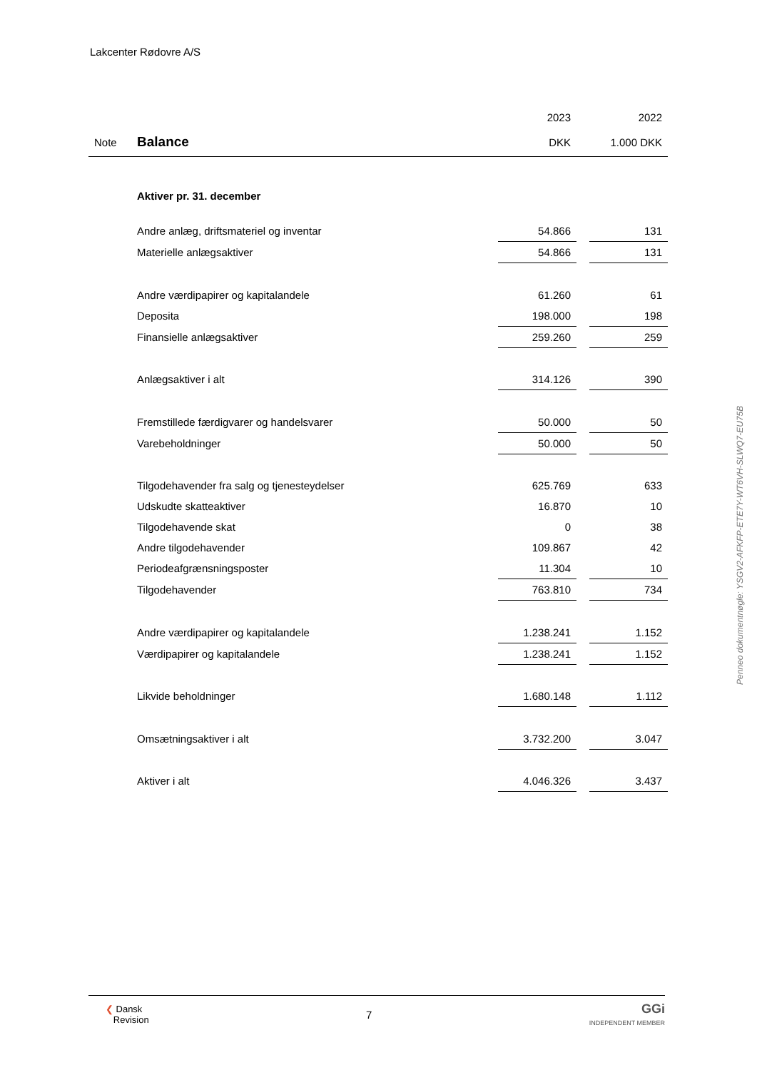Lakcenter Rødovre A/S
| | | 2023 | | 2022 |
| Note | Balance | DKK | | 1.000 DKK |
| | Aktiver pr. 31. december | | | |
| | Andre anlæg, driftsmateriel og inventar | 54.866 | | 131 |
| | Materielle anlægsaktiver | 54.866 | | 131 |
| | Andre værdipapirer og kapitalandele | 61.260 | | 61 |
| | Deposita | 198.000 | | 198 |
| | Finansielle anlægsaktiver | 259.260 | | 259 |
| | Anlægsaktiver i alt | 314.126 | | 390 |
| | Fremstillede færdigvarer og handelsvarer | 50.000 | | 50 |
| | Varebeholdninger | 50.000 | | 50 |
| | Tilgodehavender fra salg og tjenesteydelser | 625.769 | | 633 |
| | Udskudte skatteaktiver | 16.870 | | 10 |
| | Tilgodehavende skat | 0 | | 38 |
| | Andre tilgodehavender | 109.867 | | 42 |
| | Periodeafgrænsningsposter | 11.304 | | 10 |
| | Tilgodehavender | 763.810 | | 734 |
| | Andre værdipapirer og kapitalandele | 1.238.241 | | 1.152 |
| | Værdipapirer og kapitalandele | 1.238.241 | | 1.152 |
| | Likvide beholdninger | 1.680.148 | | 1.112 |
| | Omsætningsaktiver i alt | 3.732.200 | | 3.047 |
| | Aktiver i alt | 4.046.326 | | 3.437 |
Penneo dokumentnøgle: YSGV2-AFKFP-ETE7Y-WT6VH-SLWQ7-EU75B
❮ Dansk
Revision
7
GGi
INDEPENDENT MEMBER